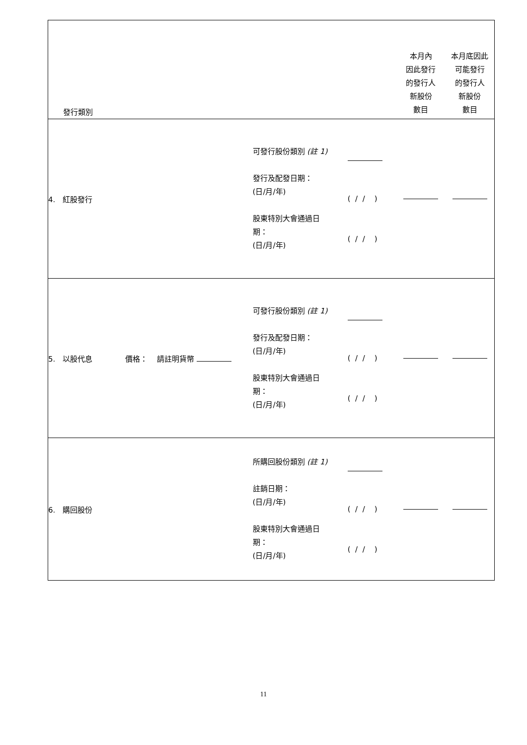| 發行類別 | | | 本月內 因此發行 的發行人 新股份 數目 | 本月底因此 可能發行 的發行人 新股份 數目 |
| 4. 紅股發行 | 可發行股份類別 (註 1) 發行及配發日期： (日/月/年) 股東特別大會通過日 期： (日/月/年) | ( / / ) ( / / ) | | |
| 5. 以股代息 價格： 請註明貨幣 | 可發行股份類別 (註 1) 發行及配發日期： (日/月/年) 股東特別大會通過日 期： (日/月/年) | ( / / ) ( / / ) | | |
| 6. 購回股份 | 所購回股份類別 (註 1) 註銷日期： (日/月/年) 股東特別大會通過日 期： (日/月/年) | ( / / ) ( / / ) | | |
11